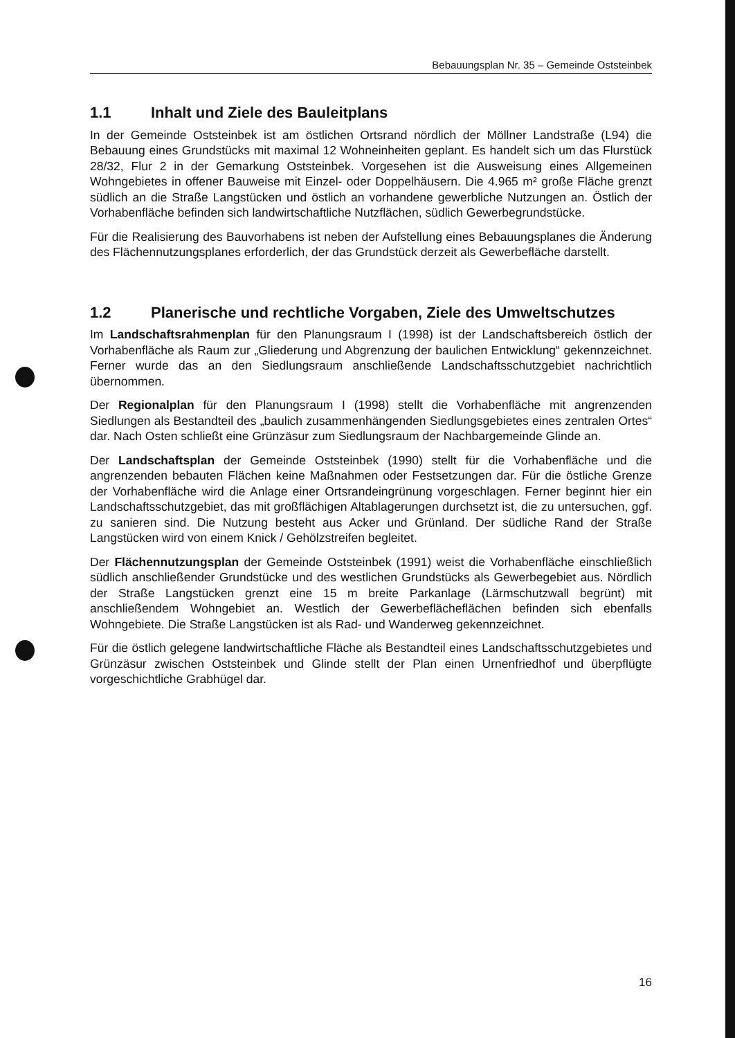Bebauungsplan Nr. 35 – Gemeinde Oststeinbek
1.1 Inhalt und Ziele des Bauleitplans
In der Gemeinde Oststeinbek ist am östlichen Ortsrand nördlich der Möllner Landstraße (L94) die Bebauung eines Grundstücks mit maximal 12 Wohneinheiten geplant. Es handelt sich um das Flurstück 28/32, Flur 2 in der Gemarkung Oststeinbek. Vorgesehen ist die Ausweisung eines Allgemeinen Wohngebietes in offener Bauweise mit Einzel- oder Doppelhäusern. Die 4.965 m² große Fläche grenzt südlich an die Straße Langstücken und östlich an vorhandene gewerbliche Nutzungen an. Östlich der Vorhabenfläche befinden sich landwirtschaftliche Nutzflächen, südlich Gewerbegrundstücke.
Für die Realisierung des Bauvorhabens ist neben der Aufstellung eines Bebauungsplanes die Änderung des Flächennutzungsplanes erforderlich, der das Grundstück derzeit als Gewerbefläche darstellt.
1.2 Planerische und rechtliche Vorgaben, Ziele des Umweltschutzes
Im Landschaftsrahmenplan für den Planungsraum I (1998) ist der Landschaftsbereich östlich der Vorhabenfläche als Raum zur „Gliederung und Abgrenzung der baulichen Entwicklung“ gekennzeichnet. Ferner wurde das an den Siedlungsraum anschließende Landschaftsschutzgebiet nachrichtlich übernommen.
Der Regionalplan für den Planungsraum I (1998) stellt die Vorhabenfläche mit angrenzenden Siedlungen als Bestandteil des „baulich zusammenhängenden Siedlungsgebietes eines zentralen Ortes“ dar. Nach Osten schließt eine Grünzäsur zum Siedlungsraum der Nachbargemeinde Glinde an.
Der Landschaftsplan der Gemeinde Oststeinbek (1990) stellt für die Vorhabenfläche und die angrenzenden bebauten Flächen keine Maßnahmen oder Festsetzungen dar. Für die östliche Grenze der Vorhabenfläche wird die Anlage einer Ortsrandeingrünung vorgeschlagen. Ferner beginnt hier ein Landschaftsschutzgebiet, das mit großflächigen Altablagerungen durchsetzt ist, die zu untersuchen, ggf. zu sanieren sind. Die Nutzung besteht aus Acker und Grünland. Der südliche Rand der Straße Langstücken wird von einem Knick / Gehölzstreifen begleitet.
Der Flächennutzungsplan der Gemeinde Oststeinbek (1991) weist die Vorhabenfläche einschließlich südlich anschließender Grundstücke und des westlichen Grundstücks als Gewerbegebiet aus. Nördlich der Straße Langstücken grenzt eine 15 m breite Parkanlage (Lärmschutzwall begrünt) mit anschließendem Wohngebiet an. Westlich der Gewerbeflächeflächen befinden sich ebenfalls Wohngebiete. Die Straße Langstücken ist als Rad- und Wanderweg gekennzeichnet.
Für die östlich gelegene landwirtschaftliche Fläche als Bestandteil eines Landschaftsschutzgebietes und Grünzäsur zwischen Oststeinbek und Glinde stellt der Plan einen Urnenfriedhof und überpflügte vorgeschichtliche Grabhügel dar.
16